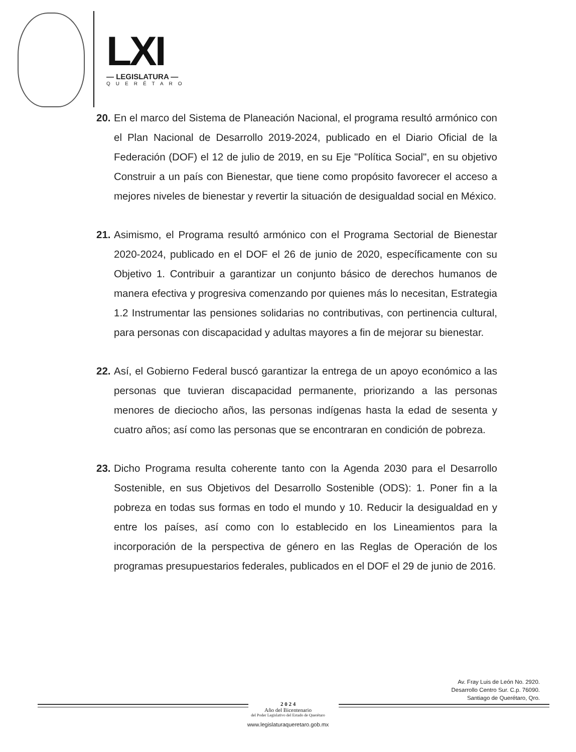LXI
— LEGISLATURA —
QUERÉTARO
20.
En el marco del Sistema de Planeación Nacional, el programa resultó armónico con el Plan Nacional de Desarrollo 2019-2024, publicado en el Diario Oficial de la Federación (DOF) el 12 de julio de 2019, en su Eje "Política Social", en su objetivo Construir a un país con Bienestar, que tiene como propósito favorecer el acceso a mejores niveles de bienestar y revertir la situación de desigualdad social en México.
21.
Asimismo, el Programa resultó armónico con el Programa Sectorial de Bienestar 2020-2024, publicado en el DOF el 26 de junio de 2020, específicamente con su Objetivo 1. Contribuir a garantizar un conjunto básico de derechos humanos de manera efectiva y progresiva comenzando por quienes más lo necesitan, Estrategia 1.2 Instrumentar las pensiones solidarias no contributivas, con pertinencia cultural, para personas con discapacidad y adultas mayores a fin de mejorar su bienestar.
22.
Así, el Gobierno Federal buscó garantizar la entrega de un apoyo económico a las personas que tuvieran discapacidad permanente, priorizando a las personas menores de dieciocho años, las personas indígenas hasta la edad de sesenta y cuatro años; así como las personas que se encontraran en condición de pobreza.
23.
Dicho Programa resulta coherente tanto con la Agenda 2030 para el Desarrollo Sostenible, en sus Objetivos del Desarrollo Sostenible (ODS): 1. Poner fin a la pobreza en todas sus formas en todo el mundo y 10. Reducir la desigualdad en y entre los países, así como con lo establecido en los Lineamientos para la incorporación de la perspectiva de género en las Reglas de Operación de los programas presupuestarios federales, publicados en el DOF el 29 de junio de 2016.
Av. Fray Luis de León No. 2920.
Desarrollo Centro Sur. C.p. 76090.
Santiago de Querétaro, Qro.
2 0 2 4
Año del Bicentenario
del Poder Legislativo del Estado de Querétaro
www.legislaturaqueretaro.gob.mx